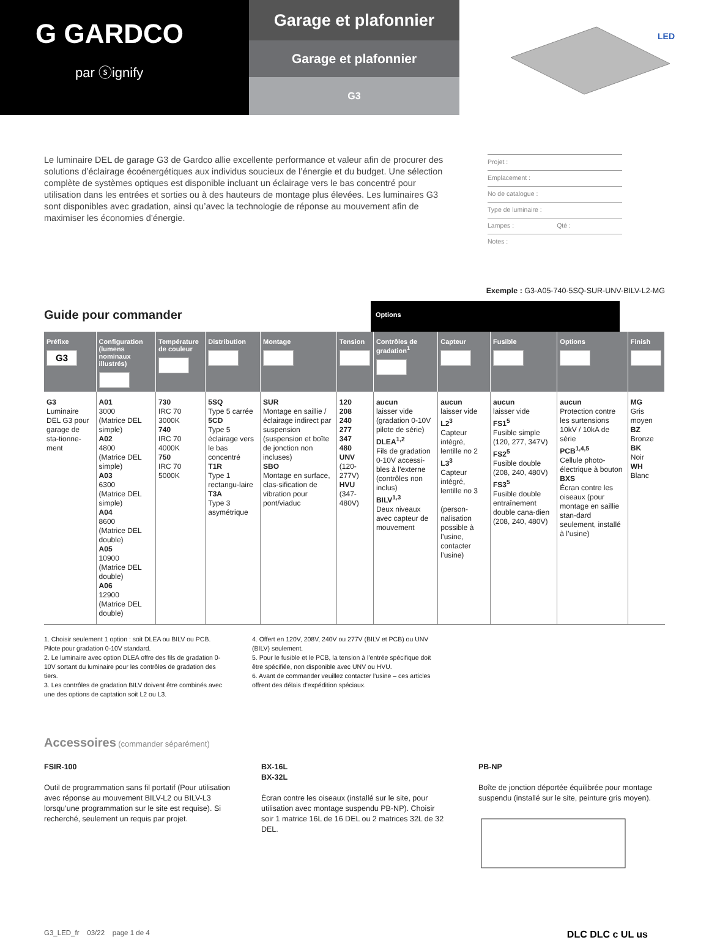G GARDCO
par ⓢignify
Garage et plafonnier
Garage et plafonnier
G3
LED
Le luminaire DEL de garage G3 de Gardco allie excellente performance et valeur afin de procurer des solutions d’éclairage écoénergétiques aux individus soucieux de l’énergie et du budget. Une sélection complète de systèmes optiques est disponible incluant un éclairage vers le bas concentré pour utilisation dans les entrées et sorties ou à des hauteurs de montage plus élevées. Les luminaires G3 sont disponibles avec gradation, ainsi qu’avec la technologie de réponse au mouvement afin de maximiser les économies d’énergie.
Projet :
Emplacement :
No de catalogue :
Type de luminaire :
Lampes : Qté :
Notes :
Exemple : G3-A05-740-5SQ-SUR-UNV-BILV-L2-MG
Guide pour commander
Options
| Préfixe G3 | Configuration (lumens nominaux illustrés) | Température de couleur | Distribution | Montage | Tension | Contrôles de gradation<sup>1</sup> | Capteur | Fusible | Options | Finish |
| --- | --- | --- | --- | --- | --- | --- | --- | --- | --- | --- |
| G3 Luminaire DEL G3 pour garage de sta-tionne-ment | A01 3000 (Matrice DEL simple) A02 4800 (Matrice DEL simple) A03 6300 (Matrice DEL simple) A04 8600 (Matrice DEL double) A05 10900 (Matrice DEL double) A06 12900 (Matrice DEL double) | 730 IRC 70 3000K 740 IRC 70 4000K 750 IRC 70 5000K | 5SQ Type 5 carrée 5CD Type 5 éclairage vers le bas concentré T1R Type 1 rectangu-laire T3A Type 3 asymétrique | SUR Montage en saillie / éclairage indirect par suspension (suspension et boîte de jonction non incluses) SBO Montage en surface, clas-sification de vibration pour pont/viaduc | 120 208 240 277 347 480 UNV (120-277V) HVU (347-480V) | aucun laisser vide (gradation 0-10V pilote de série) DLEA<sup>1,2</sup> Fils de gradation 0-10V accessi-bles à l’externe (contrôles non inclus) BILV<sup>1,3</sup> Deux niveaux avec capteur de mouvement | aucun laisser vide L2<sup>3</sup> Capteur intégré, lentille no 2 L3<sup>3</sup> Capteur intégré, lentille no 3 (person-nalisation possible à l’usine, contacter l’usine) | aucun laisser vide FS1<sup>5</sup> Fusible simple (120, 277, 347V) FS2<sup>5</sup> Fusible double (208, 240, 480V) FS3<sup>5</sup> Fusible double entraînement double cana-dien (208, 240, 480V) | aucun Protection contre les surtensions 10kV / 10kA de série PCB<sup>1,4,5</sup> Cellule photo-électrique à bouton BXS Écran contre les oiseaux (pour montage en saillie stan-dard seulement, installé à l’usine) | MG Gris moyen BZ Bronze BK Noir WH Blanc |
1. Choisir seulement 1 option : soit DLEA ou BILV ou PCB. Pilote pour gradation 0-10V standard.
2. Le luminaire avec option DLEA offre des fils de gradation 0-10V sortant du luminaire pour les contrôles de gradation des tiers.
3. Les contrôles de gradation BILV doivent être combinés avec une des options de captation soit L2 ou L3.
4. Offert en 120V, 208V, 240V ou 277V (BILV et PCB) ou UNV (BILV) seulement.
5. Pour le fusible et le PCB, la tension à l’entrée spécifique doit être spécifiée, non disponible avec UNV ou HVU.
6. Avant de commander veuillez contacter l’usine – ces articles offrent des délais d’expédition spéciaux.
Accessoires (commander séparément)
FSIR-100
Outil de programmation sans fil portatif (Pour utilisation avec réponse au mouvement BILV-L2 ou BILV-L3 lorsqu’une programmation sur le site est requise). Si recherché, seulement un requis par projet.
BX-16L
BX-32L
Écran contre les oiseaux (installé sur le site, pour utilisation avec montage suspendu PB-NP). Choisir soir 1 matrice 16L de 16 DEL ou 2 matrices 32L de 32 DEL.
PB-NP
Boîte de jonction déportée équilibrée pour montage suspendu (installé sur le site, peinture gris moyen).
G3_LED_fr 03/22 page 1 de 4 DLC DLC c UL us